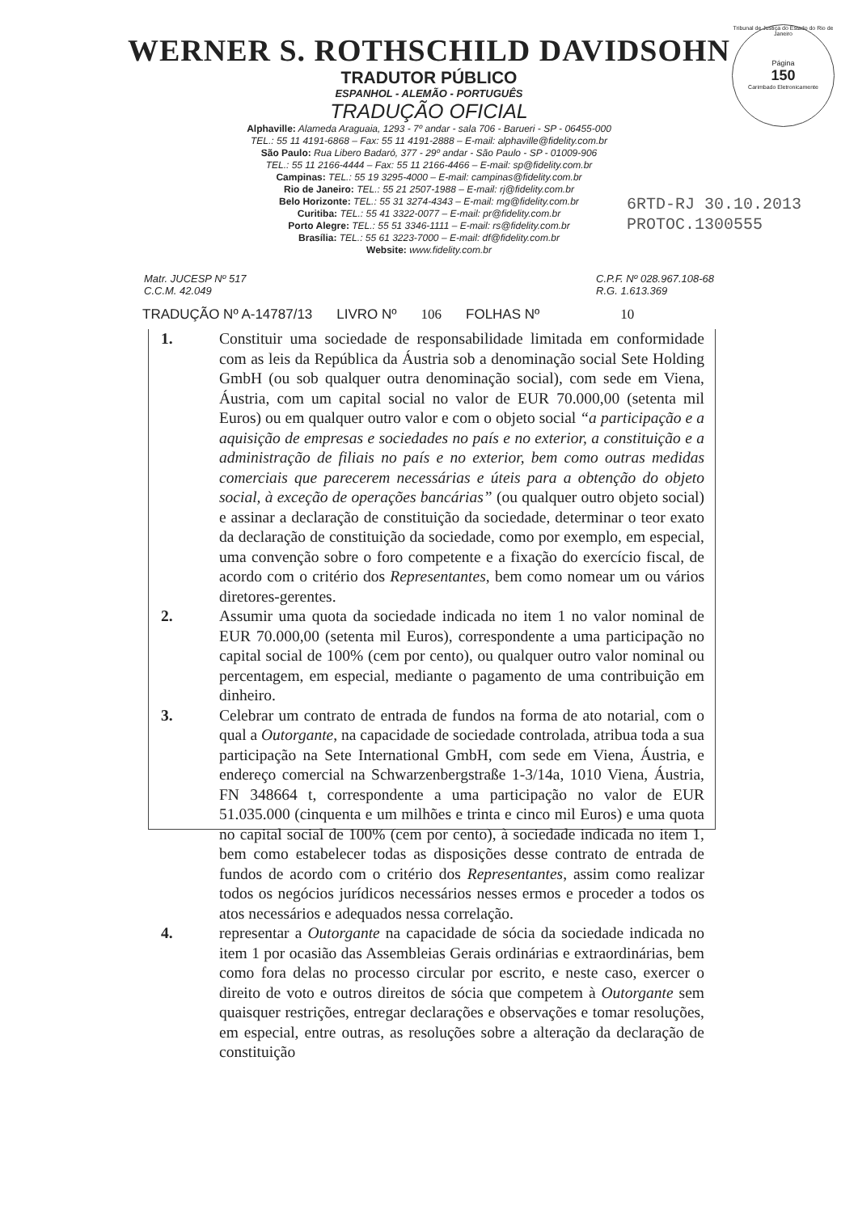Tribunal de Justiça do Estado do Rio de Janeiro
Página
150
Carimbado Eletronicamente
WERNER S. ROTHSCHILD DAVIDSOHN
TRADUTOR PÚBLICO
ESPANHOL - ALEMÃO - PORTUGUÊS
TRADUÇÃO OFICIAL
Alphaville: Alameda Araguaia, 1293 - 7º andar - sala 706 - Barueri - SP - 06455-000
TEL.: 55 11 4191-6868 – Fax: 55 11 4191-2888 – E-mail: alphaville@fidelity.com.br
São Paulo: Rua Libero Badaró, 377 - 29º andar - São Paulo - SP - 01009-906
TEL.: 55 11 2166-4444 – Fax: 55 11 2166-4466 – E-mail: sp@fidelity.com.br
Campinas: TEL.: 55 19 3295-4000 – E-mail: campinas@fidelity.com.br
Rio de Janeiro: TEL.: 55 21 2507-1988 – E-mail: rj@fidelity.com.br
Belo Horizonte: TEL.: 55 31 3274-4343 – E-mail: mg@fidelity.com.br
Curitiba: TEL.: 55 41 3322-0077 – E-mail: pr@fidelity.com.br
Porto Alegre: TEL.: 55 51 3346-1111 – E-mail: rs@fidelity.com.br
Brasília: TEL.: 55 61 3223-7000 – E-mail: df@fidelity.com.br
Website: www.fidelity.com.br
6RTD-RJ 30.10.2013
PROTOC.1300555
Matr. JUCESP Nº 517
C.C.M. 42.049
C.P.F. Nº 028.967.108-68
R.G. 1.613.369
TRADUÇÃO Nº A-14787/13 LIVRO Nº 106 FOLHAS Nº 10
1. Constituir uma sociedade de responsabilidade limitada em conformidade com as leis da República da Áustria sob a denominação social Sete Holding GmbH (ou sob qualquer outra denominação social), com sede em Viena, Áustria, com um capital social no valor de EUR 70.000,00 (setenta mil Euros) ou em qualquer outro valor e com o objeto social “a participação e a aquisição de empresas e sociedades no país e no exterior, a constituição e a administração de filiais no país e no exterior, bem como outras medidas comerciais que parecerem necessárias e úteis para a obtenção do objeto social, à exceção de operações bancárias” (ou qualquer outro objeto social) e assinar a declaração de constituição da sociedade, determinar o teor exato da declaração de constituição da sociedade, como por exemplo, em especial, uma convenção sobre o foro competente e a fixação do exercício fiscal, de acordo com o critério dos Representantes, bem como nomear um ou vários diretores-gerentes.
2. Assumir uma quota da sociedade indicada no item 1 no valor nominal de EUR 70.000,00 (setenta mil Euros), correspondente a uma participação no capital social de 100% (cem por cento), ou qualquer outro valor nominal ou percentagem, em especial, mediante o pagamento de uma contribuição em dinheiro.
3. Celebrar um contrato de entrada de fundos na forma de ato notarial, com o qual a Outorgante, na capacidade de sociedade controlada, atribua toda a sua participação na Sete International GmbH, com sede em Viena, Áustria, e endereço comercial na Schwarzenbergstraße 1-3/14a, 1010 Viena, Áustria, FN 348664 t, correspondente a uma participação no valor de EUR 51.035.000 (cinquenta e um milhões e trinta e cinco mil Euros) e uma quota no capital social de 100% (cem por cento), à sociedade indicada no item 1, bem como estabelecer todas as disposições desse contrato de entrada de fundos de acordo com o critério dos Representantes, assim como realizar todos os negócios jurídicos necessários nesses ermos e proceder a todos os atos necessários e adequados nessa correlação.
4. representar a Outorgante na capacidade de sócia da sociedade indicada no item 1 por ocasião das Assembleias Gerais ordinárias e extraordinárias, bem como fora delas no processo circular por escrito, e neste caso, exercer o direito de voto e outros direitos de sócia que competem à Outorgante sem quaisquer restrições, entregar declarações e observações e tomar resoluções, em especial, entre outras, as resoluções sobre a alteração da declaração de constituição